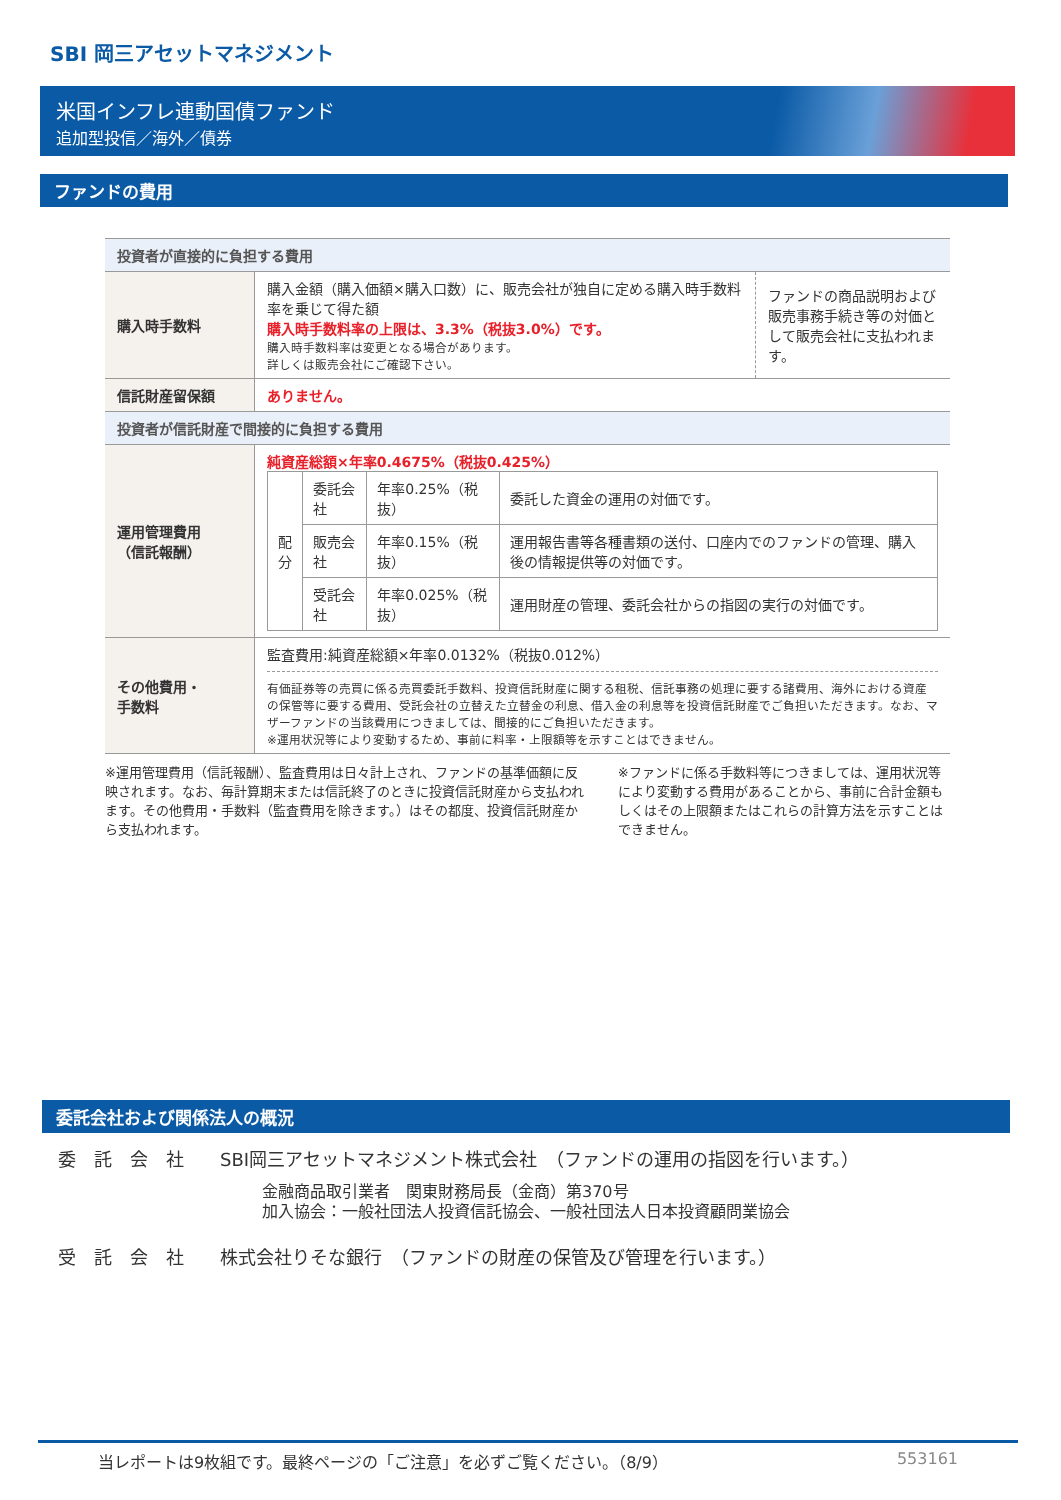SBI 岡三アセットマネジメント
米国インフレ連動国債ファンド
追加型投信／海外／債券
ファンドの費用
| 投資者が直接的に負担する費用 | | |
| 購入時手数料 | 購入金額（購入価額×購入口数）に、販売会社が独自に定める購入時手数料率を乗じて得た額 購入時手数料率の上限は、3.3%（税抜3.0%）です。 購入時手数料率は変更となる場合があります。 詳しくは販売会社にご確認下さい。 | ファンドの商品説明および販売事務手続き等の対価として販売会社に支払われます。 |
| 信託財産留保額 | ありません。 | |
| 投資者が信託財産で間接的に負担する費用 | | |
| 運用管理費用 （信託報酬） | 純資産総額×年率0.4675%（税抜0.425%） / 配 分 / 委託会社 / 年率0.25%（税抜） / 委託した資金の運用の対価です。 / / / 販売会社 / 年率0.15%（税抜） / 運用報告書等各種書類の送付、口座内でのファンドの管理、購入後の情報提供等の対価です。 / / / 受託会社 / 年率0.025%（税抜） / 運用財産の管理、委託会社からの指図の実行の対価です。 / | |
| その他費用・ 手数料 | 監査費用:純資産総額×年率0.0132%（税抜0.012%） 有価証券等の売買に係る売買委託手数料、投資信託財産に関する租税、信託事務の処理に要する諸費用、海外における資産の保管等に要する費用、受託会社の立替えた立替金の利息、借入金の利息等を投資信託財産でご負担いただきます。なお、マザーファンドの当該費用につきましては、間接的にご負担いただきます。 ※運用状況等により変動するため、事前に料率・上限額等を示すことはできません。 | |
※運用管理費用（信託報酬）、監査費用は日々計上され、ファンドの基準価額に反映されます。なお、毎計算期末または信託終了のときに投資信託財産から支払われます。その他費用・手数料（監査費用を除きます。）はその都度、投資信託財産から支払われます。
※ファンドに係る手数料等につきましては、運用状況等により変動する費用があることから、事前に合計金額もしくはその上限額またはこれらの計算方法を示すことはできません。
委託会社および関係法人の概況
委　託　会　社　　SBI岡三アセットマネジメント株式会社　（ファンドの運用の指図を行います。）
金融商品取引業者　関東財務局長（金商）第370号
加入協会：一般社団法人投資信託協会、一般社団法人日本投資顧問業協会
受　託　会　社　　株式会社りそな銀行　（ファンドの財産の保管及び管理を行います。）
当レポートは9枚組です。最終ページの「ご注意」を必ずご覧ください。（8/9） 553161